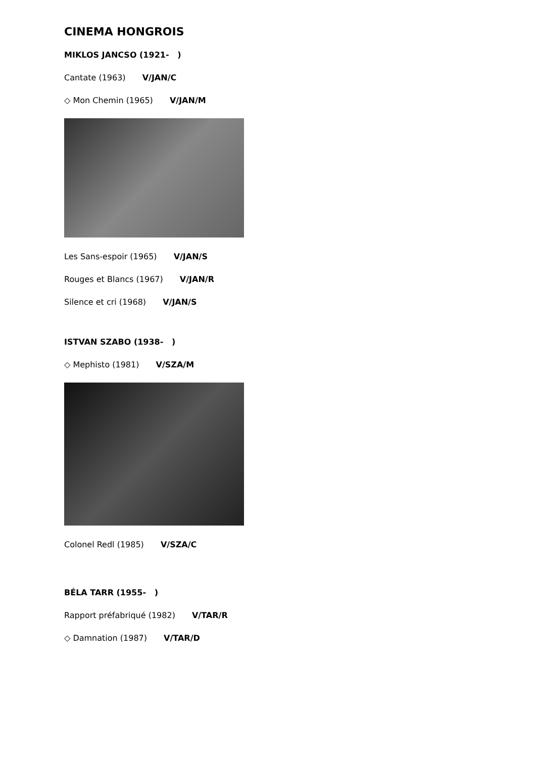CINEMA HONGROIS
MIKLOS JANCSO (1921- )
Cantate (1963) V/JAN/C
◇ Mon Chemin (1965) V/JAN/M
Les Sans-espoir (1965) V/JAN/S
Rouges et Blancs (1967) V/JAN/R
Silence et cri (1968) V/JAN/S
ISTVAN SZABO (1938- )
◇ Mephisto (1981) V/SZA/M
Colonel Redl (1985) V/SZA/C
BÉLA TARR (1955- )
Rapport préfabriqué (1982) V/TAR/R
◇ Damnation (1987) V/TAR/D